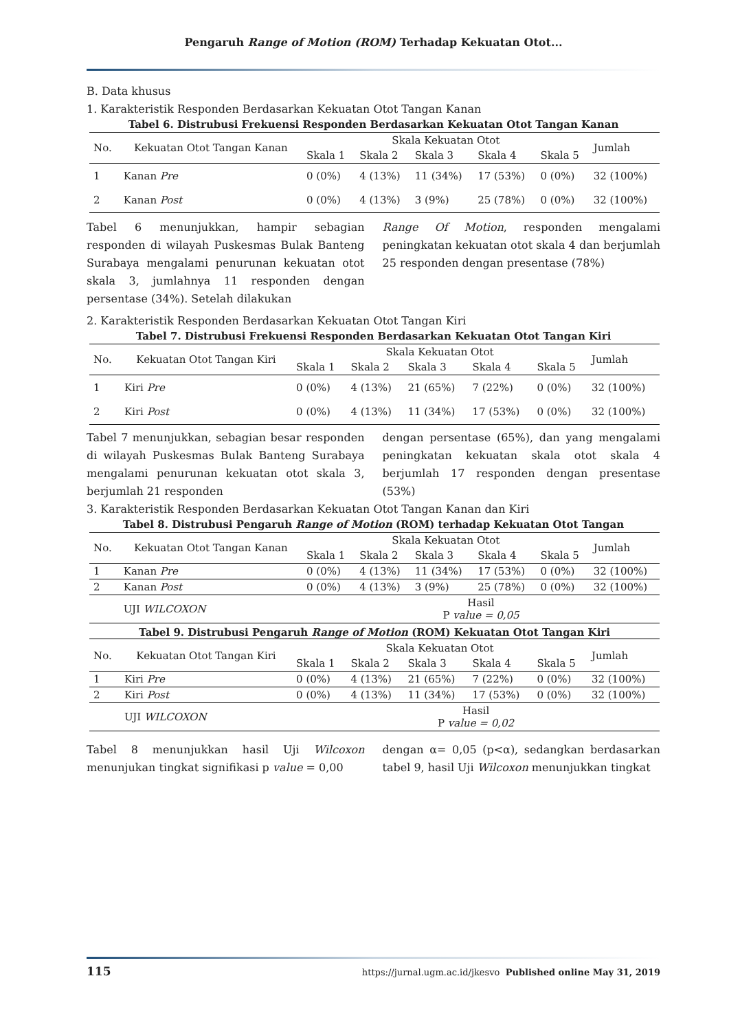Pengaruh Range of Motion (ROM) Terhadap Kekuatan Otot...
B. Data khusus
1. Karakteristik Responden Berdasarkan Kekuatan Otot Tangan Kanan
Tabel 6. Distrubusi Frekuensi Responden Berdasarkan Kekuatan Otot Tangan Kanan
| No. | Kekuatan Otot Tangan Kanan | Skala Kekuatan Otot | | | | | Jumlah |
| --- | --- | --- | --- | --- | --- | --- | --- |
| | | Skala 1 | Skala 2 | Skala 3 | Skala 4 | Skala 5 | |
| 1 | Kanan Pre | 0 (0%) | 4 (13%) | 11 (34%) | 17 (53%) | 0 (0%) | 32 (100%) |
| 2 | Kanan Post | 0 (0%) | 4 (13%) | 3 (9%) | 25 (78%) | 0 (0%) | 32 (100%) |
Tabel 6 menunjukkan, hampir sebagian responden di wilayah Puskesmas Bulak Banteng Surabaya mengalami penurunan kekuatan otot skala 3, jumlahnya 11 responden dengan persentase (34%). Setelah dilakukan
Range Of Motion, responden mengalami peningkatan kekuatan otot skala 4 dan berjumlah 25 responden dengan presentase (78%)
2. Karakteristik Responden Berdasarkan Kekuatan Otot Tangan Kiri
Tabel 7. Distrubusi Frekuensi Responden Berdasarkan Kekuatan Otot Tangan Kiri
| No. | Kekuatan Otot Tangan Kiri | Skala Kekuatan Otot | | | | | Jumlah |
| --- | --- | --- | --- | --- | --- | --- | --- |
| | | Skala 1 | Skala 2 | Skala 3 | Skala 4 | Skala 5 | |
| 1 | Kiri Pre | 0 (0%) | 4 (13%) | 21 (65%) | 7 (22%) | 0 (0%) | 32 (100%) |
| 2 | Kiri Post | 0 (0%) | 4 (13%) | 11 (34%) | 17 (53%) | 0 (0%) | 32 (100%) |
Tabel 7 menunjukkan, sebagian besar responden di wilayah Puskesmas Bulak Banteng Surabaya mengalami penurunan kekuatan otot skala 3, berjumlah 21 responden
dengan persentase (65%), dan yang mengalami peningkatan kekuatan skala otot skala 4 berjumlah 17 responden dengan presentase (53%)
3. Karakteristik Responden Berdasarkan Kekuatan Otot Tangan Kanan dan Kiri
Tabel 8. Distrubusi Pengaruh Range of Motion (ROM) terhadap Kekuatan Otot Tangan
| No. | Kekuatan Otot Tangan Kanan | Skala Kekuatan Otot | | | | | Jumlah |
| --- | --- | --- | --- | --- | --- | --- | --- |
| | | Skala 1 | Skala 2 | Skala 3 | Skala 4 | Skala 5 | |
| 1 | Kanan Pre | 0 (0%) | 4 (13%) | 11 (34%) | 17 (53%) | 0 (0%) | 32 (100%) |
| 2 | Kanan Post | 0 (0%) | 4 (13%) | 3 (9%) | 25 (78%) | 0 (0%) | 32 (100%) |
| | UJI WILCOXON | Hasil P value = 0,05 | | | | | |
Tabel 9. Distrubusi Pengaruh Range of Motion (ROM) Kekuatan Otot Tangan Kiri
| No. | Kekuatan Otot Tangan Kiri | Skala Kekuatan Otot | | | | | Jumlah |
| --- | --- | --- | --- | --- | --- | --- | --- |
| | | Skala 1 | Skala 2 | Skala 3 | Skala 4 | Skala 5 | |
| 1 | Kiri Pre | 0 (0%) | 4 (13%) | 21 (65%) | 7 (22%) | 0 (0%) | 32 (100%) |
| 2 | Kiri Post | 0 (0%) | 4 (13%) | 11 (34%) | 17 (53%) | 0 (0%) | 32 (100%) |
| | UJI WILCOXON | Hasil P value = 0,02 | | | | | |
Tabel 8 menunjukkan hasil Uji Wilcoxon menunjukan tingkat signifikasi p value = 0,00
dengan α= 0,05 (p<α), sedangkan berdasarkan tabel 9, hasil Uji Wilcoxon menunjukkan tingkat
115 https://jurnal.ugm.ac.id/jkesvo Published online May 31, 2019